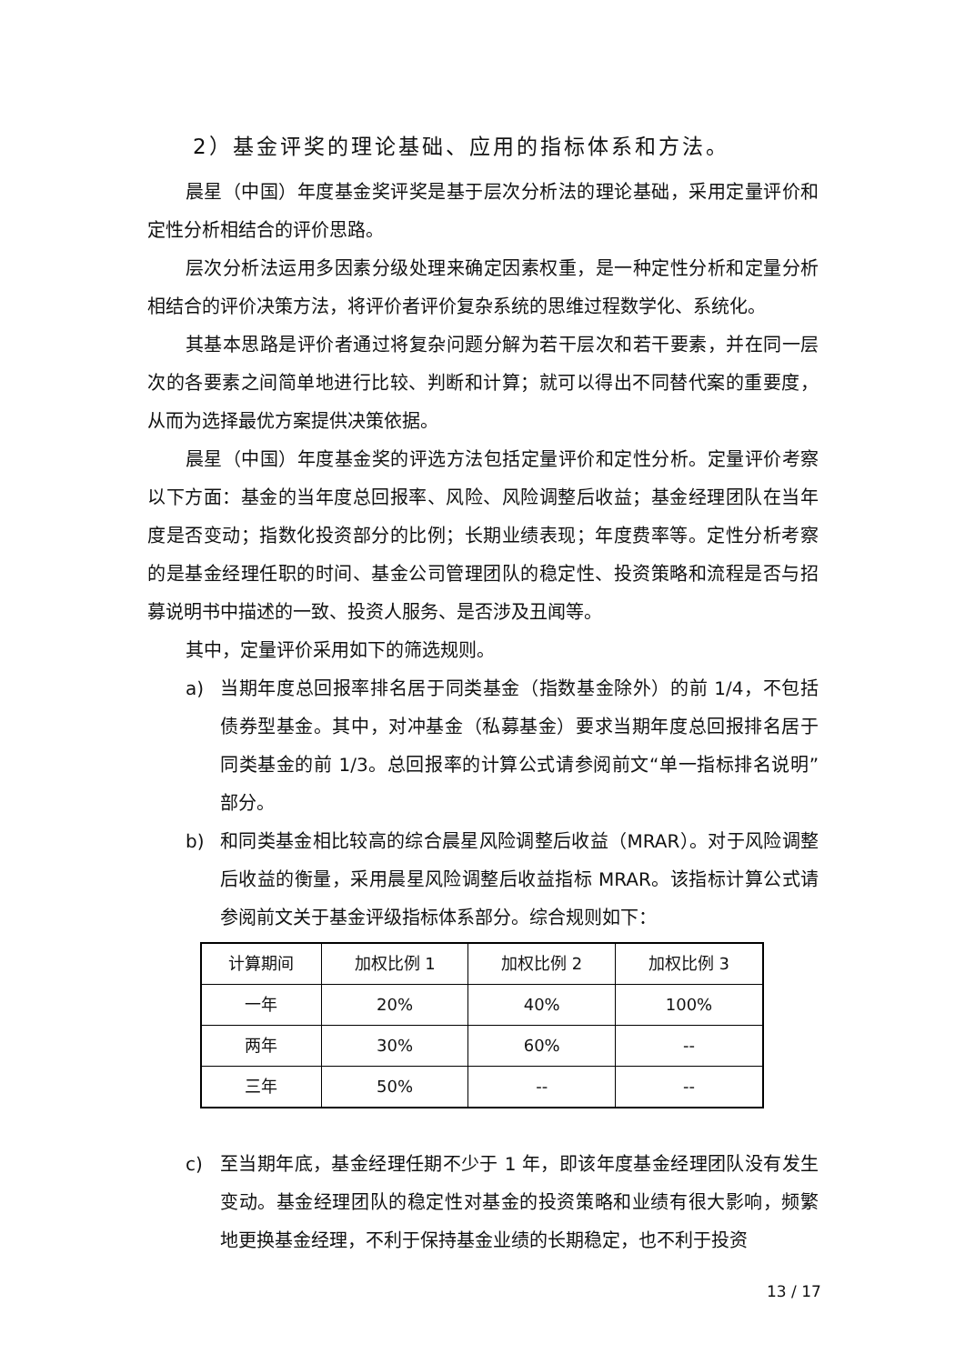2）基金评奖的理论基础、应用的指标体系和方法。
晨星（中国）年度基金奖评奖是基于层次分析法的理论基础，采用定量评价和定性分析相结合的评价思路。
层次分析法运用多因素分级处理来确定因素权重，是一种定性分析和定量分析相结合的评价决策方法，将评价者评价复杂系统的思维过程数学化、系统化。
其基本思路是评价者通过将复杂问题分解为若干层次和若干要素，并在同一层次的各要素之间简单地进行比较、判断和计算；就可以得出不同替代案的重要度，从而为选择最优方案提供决策依据。
晨星（中国）年度基金奖的评选方法包括定量评价和定性分析。定量评价考察以下方面：基金的当年度总回报率、风险、风险调整后收益；基金经理团队在当年度是否变动；指数化投资部分的比例；长期业绩表现；年度费率等。定性分析考察的是基金经理任职的时间、基金公司管理团队的稳定性、投资策略和流程是否与招募说明书中描述的一致、投资人服务、是否涉及丑闻等。
其中，定量评价采用如下的筛选规则。
a) 当期年度总回报率排名居于同类基金（指数基金除外）的前 1/4，不包括债券型基金。其中，对冲基金（私募基金）要求当期年度总回报排名居于同类基金的前 1/3。总回报率的计算公式请参阅前文“单一指标排名说明”部分。
b) 和同类基金相比较高的综合晨星风险调整后收益（MRAR）。对于风险调整后收益的衡量，采用晨星风险调整后收益指标 MRAR。该指标计算公式请参阅前文关于基金评级指标体系部分。综合规则如下：
| 计算期间 | 加权比例 1 | 加权比例 2 | 加权比例 3 |
| --- | --- | --- | --- |
| 一年 | 20% | 40% | 100% |
| 两年 | 30% | 60% | -- |
| 三年 | 50% | -- | -- |
c) 至当期年底，基金经理任期不少于 1 年，即该年度基金经理团队没有发生变动。基金经理团队的稳定性对基金的投资策略和业绩有很大影响，频繁地更换基金经理，不利于保持基金业绩的长期稳定，也不利于投资
13 / 17